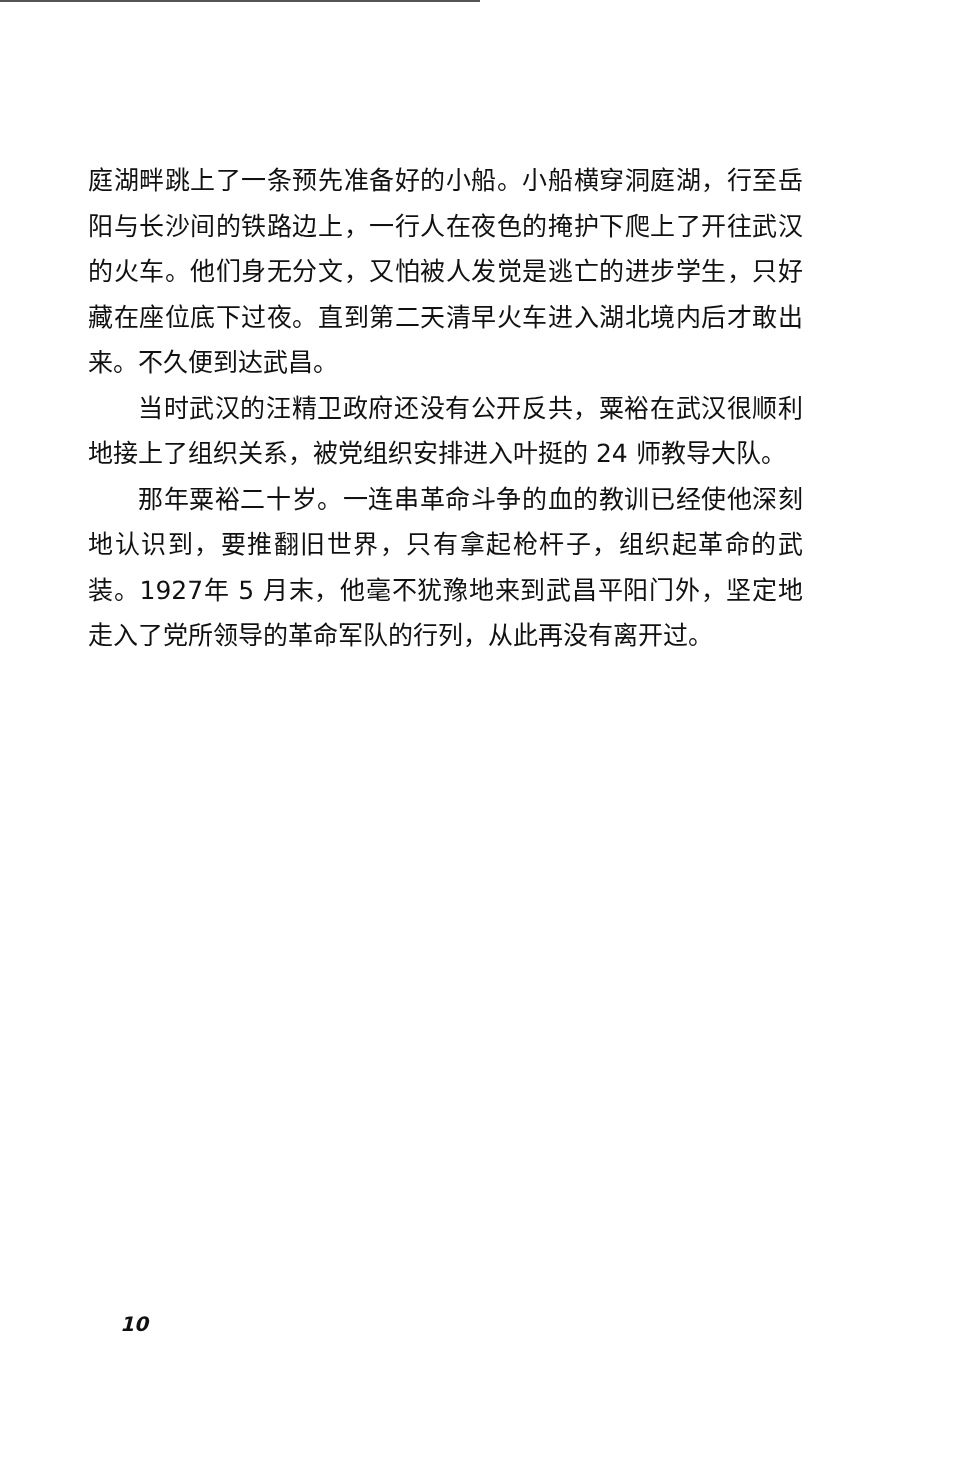庭湖畔跳上了一条预先准备好的小船。小船横穿洞庭湖，行至岳阳与长沙间的铁路边上，一行人在夜色的掩护下爬上了开往武汉的火车。他们身无分文，又怕被人发觉是逃亡的进步学生，只好藏在座位底下过夜。直到第二天清早火车进入湖北境内后才敢出来。不久便到达武昌。
当时武汉的汪精卫政府还没有公开反共，粟裕在武汉很顺利地接上了组织关系，被党组织安排进入叶挺的 24 师教导大队。
那年粟裕二十岁。一连串革命斗争的血的教训已经使他深刻地认识到，要推翻旧世界，只有拿起枪杆子，组织起革命的武装。1927年 5 月末，他毫不犹豫地来到武昌平阳门外，坚定地走入了党所领导的革命军队的行列，从此再没有离开过。
10